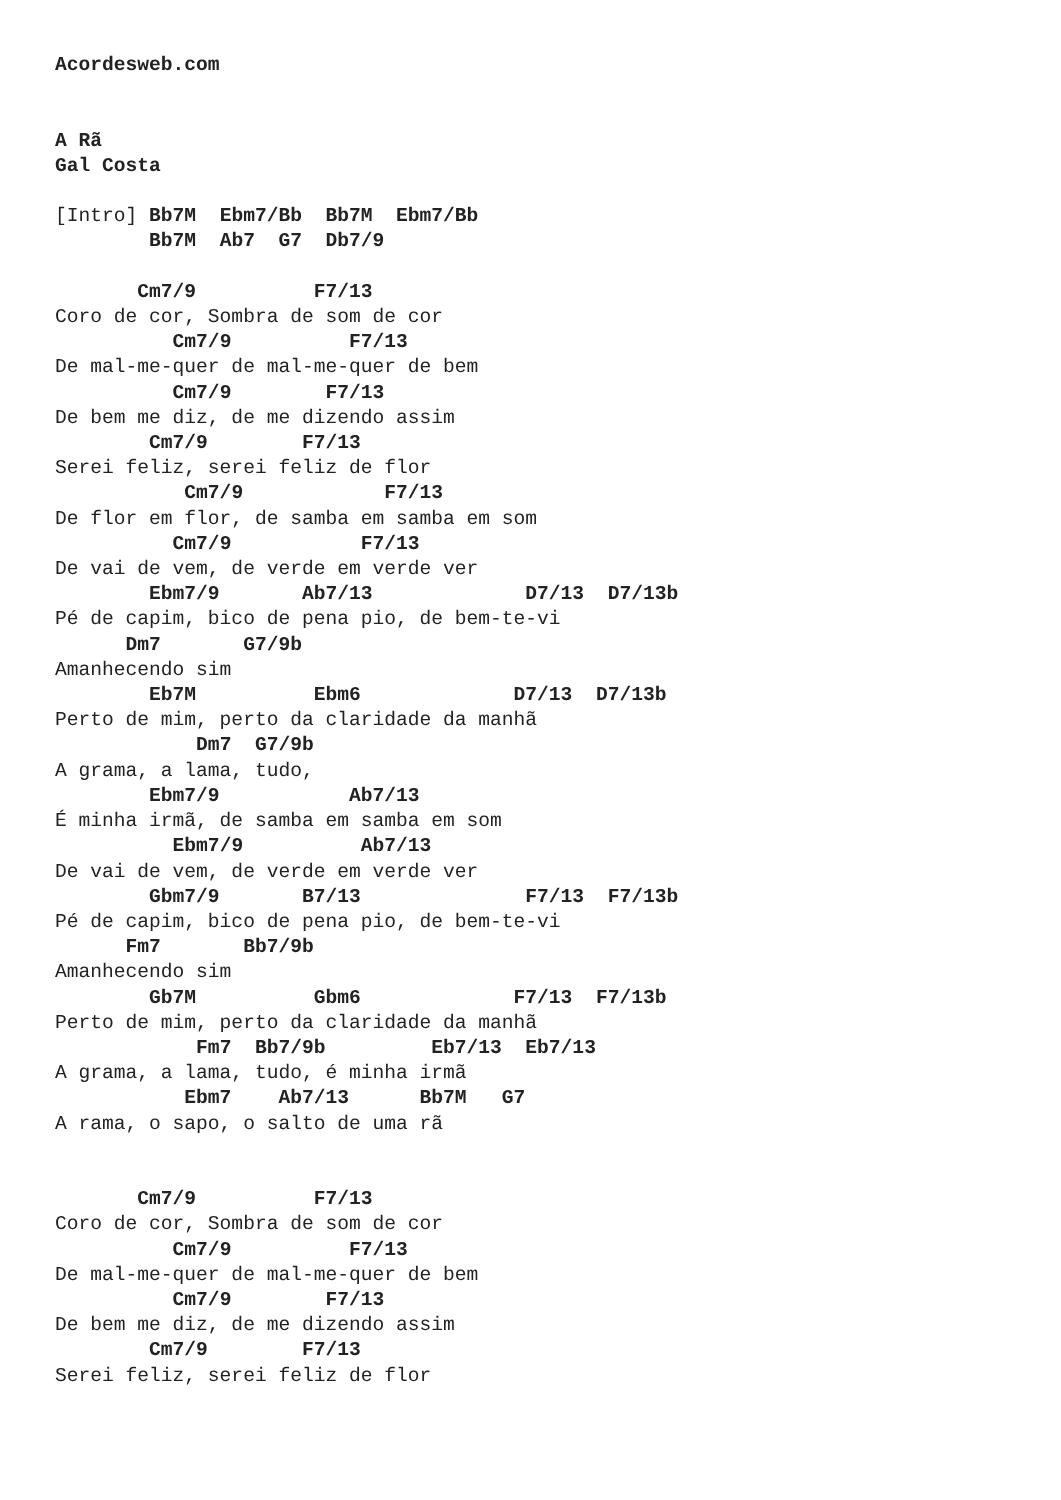Acordesweb.com


A Rã
Gal Costa

[Intro] Bb7M  Ebm7/Bb  Bb7M  Ebm7/Bb
        Bb7M  Ab7  G7  Db7/9

       Cm7/9          F7/13
Coro de cor, Sombra de som de cor
          Cm7/9          F7/13
De mal-me-quer de mal-me-quer de bem
          Cm7/9        F7/13
De bem me diz, de me dizendo assim
        Cm7/9        F7/13
Serei feliz, serei feliz de flor
           Cm7/9            F7/13
De flor em flor, de samba em samba em som
          Cm7/9           F7/13
De vai de vem, de verde em verde ver
        Ebm7/9       Ab7/13             D7/13  D7/13b
Pé de capim, bico de pena pio, de bem-te-vi
      Dm7       G7/9b
Amanhecendo sim
        Eb7M          Ebm6             D7/13  D7/13b
Perto de mim, perto da claridade da manhã
            Dm7  G7/9b
A grama, a lama, tudo,
        Ebm7/9           Ab7/13
É minha irmã, de samba em samba em som
          Ebm7/9          Ab7/13
De vai de vem, de verde em verde ver
        Gbm7/9       B7/13              F7/13  F7/13b
Pé de capim, bico de pena pio, de bem-te-vi
      Fm7       Bb7/9b
Amanhecendo sim
        Gb7M          Gbm6             F7/13  F7/13b
Perto de mim, perto da claridade da manhã
            Fm7  Bb7/9b         Eb7/13  Eb7/13
A grama, a lama, tudo, é minha irmã
           Ebm7    Ab7/13      Bb7M   G7
A rama, o sapo, o salto de uma rã


       Cm7/9          F7/13
Coro de cor, Sombra de som de cor
          Cm7/9          F7/13
De mal-me-quer de mal-me-quer de bem
          Cm7/9        F7/13
De bem me diz, de me dizendo assim
        Cm7/9        F7/13
Serei feliz, serei feliz de flor